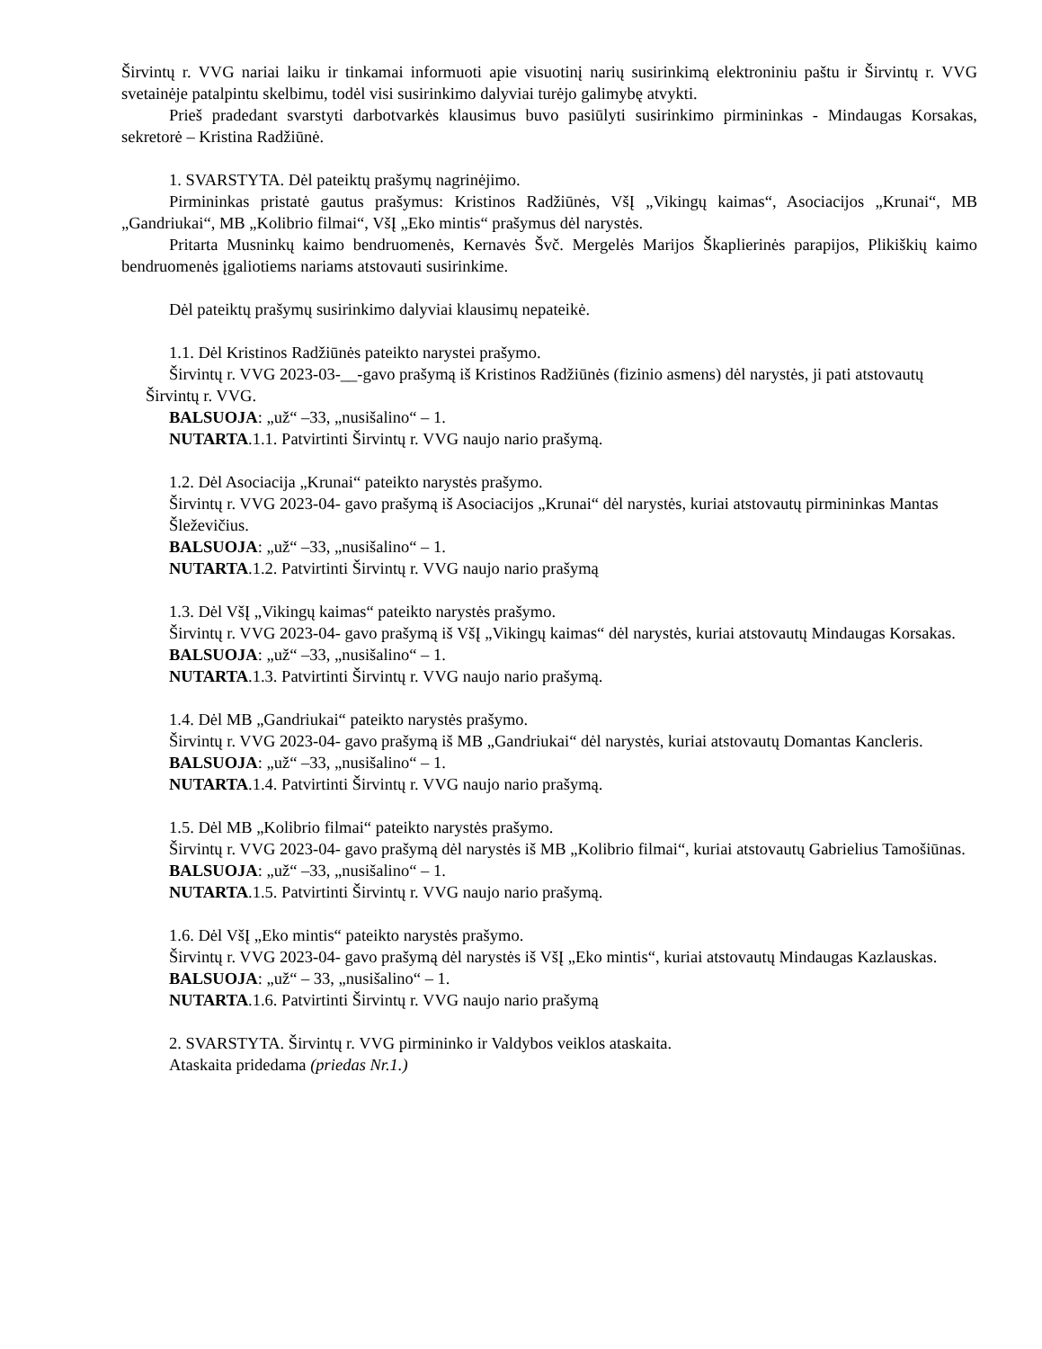Širvintų r. VVG nariai laiku ir tinkamai informuoti apie visuotinį narių susirinkimą elektroniniu paštu ir Širvintų r. VVG svetainėje patalpintu skelbimu, todėl visi susirinkimo dalyviai turėjo galimybę atvykti.
Prieš pradedant svarstyti darbotvarkės klausimus buvo pasiūlyti susirinkimo pirmininkas - Mindaugas Korsakas, sekretorė – Kristina Radžiūnė.
1. SVARSTYTA. Dėl pateiktų prašymų nagrinėjimo.
Pirmininkas pristatė gautus prašymus: Kristinos Radžiūnės, VšĮ „Vikingų kaimas“, Asociacijos „Krunai“, MB „Gandriukai“, MB „Kolibrio filmai“, VšĮ „Eko mintis“ prašymus dėl narystės.
Pritarta Musninkų kaimo bendruomenės, Kernavės Švč. Mergelės Marijos Škaplierinės parapijos, Plikiškių kaimo bendruomenės įgaliotiems nariams atstovauti susirinkime.
Dėl pateiktų prašymų susirinkimo dalyviai klausimų nepateikė.
1.1. Dėl Kristinos Radžiūnės pateikto narystei prašymo.
Širvintų r. VVG 2023-03-__-gavo prašymą iš Kristinos Radžiūnės (fizinio asmens) dėl narystės, ji pati atstovautų Širvintų r. VVG.
BALSUOJA: „už“ –33, „nusišalino“ – 1.
NUTARTA.1.1. Patvirtinti Širvintų r. VVG naujo nario prašymą.
1.2. Dėl Asociacija „Krunai“ pateikto narystės prašymo.
Širvintų r. VVG 2023-04- gavo prašymą iš Asociacijos „Krunai“ dėl narystės, kuriai atstovautų pirmininkas Mantas Šleževičius.
BALSUOJA: „už“ –33, „nusišalino“ – 1.
NUTARTA.1.2. Patvirtinti Širvintų r. VVG naujo nario prašymą
1.3. Dėl VšĮ „Vikingų kaimas“ pateikto narystės prašymo.
Širvintų r. VVG 2023-04- gavo prašymą iš VšĮ „Vikingų kaimas“ dėl narystės, kuriai atstovautų Mindaugas Korsakas.
BALSUOJA: „už“ –33, „nusišalino“ – 1.
NUTARTA.1.3. Patvirtinti Širvintų r. VVG naujo nario prašymą.
1.4. Dėl MB „Gandriukai“ pateikto narystės prašymo.
Širvintų r. VVG 2023-04- gavo prašymą iš MB „Gandriukai“ dėl narystės, kuriai atstovautų Domantas Kancleris.
BALSUOJA: „už“ –33, „nusišalino“ – 1.
NUTARTA.1.4. Patvirtinti Širvintų r. VVG naujo nario prašymą.
1.5. Dėl MB „Kolibrio filmai“ pateikto narystės prašymo.
Širvintų r. VVG 2023-04- gavo prašymą dėl narystės iš MB „Kolibrio filmai“, kuriai atstovautų Gabrielius Tamošiūnas.
BALSUOJA: „už“ –33, „nusišalino“ – 1.
NUTARTA.1.5. Patvirtinti Širvintų r. VVG naujo nario prašymą.
1.6. Dėl VšĮ „Eko mintis“ pateikto narystės prašymo.
Širvintų r. VVG 2023-04- gavo prašymą dėl narystės iš VšĮ „Eko mintis“, kuriai atstovautų Mindaugas Kazlauskas.
BALSUOJA: „už“ – 33, „nusišalino“ – 1.
NUTARTA.1.6. Patvirtinti Širvintų r. VVG naujo nario prašymą
2. SVARSTYTA. Širvintų r. VVG pirmininko ir Valdybos veiklos ataskaita.
Ataskaita pridedama (priedas Nr.1.)